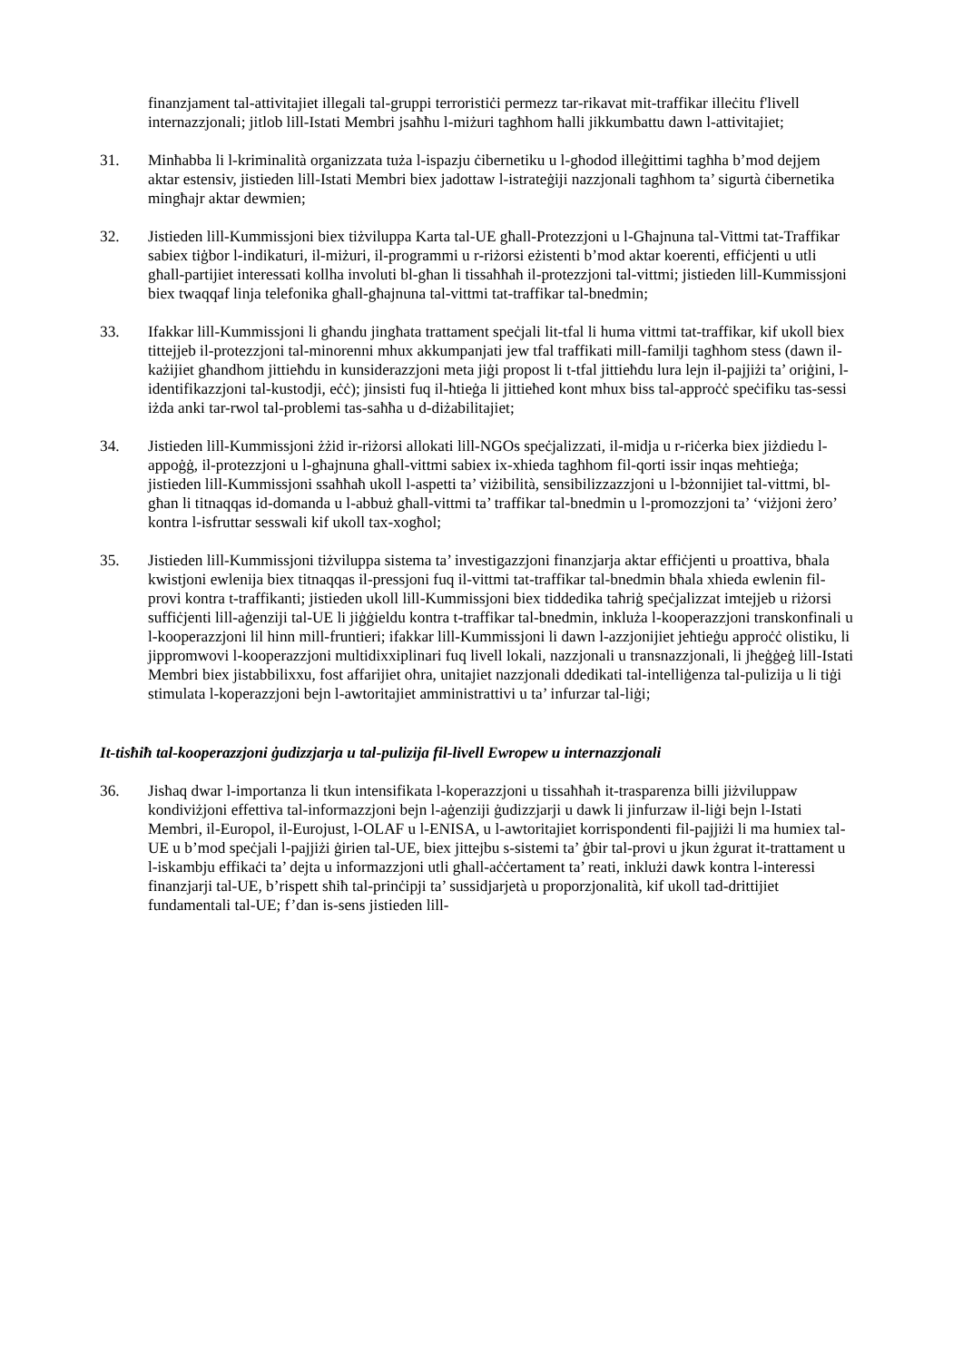finanzjament tal-attivitajiet illegali tal-gruppi terroristiċi permezz tar-rikavat mit-traffikar illeċitu f'livell internazzjonali; jitlob lill-Istati Membri jsaħħu l-miżuri tagħhom ħalli jikkumbattu dawn l-attivitajiet;
31. Minħabba li l-kriminalità organizzata tuża l-ispazju ċibernetiku u l-għodod illeġittimi tagħha b’mod dejjem aktar estensiv, jistieden lill-Istati Membri biex jadottaw l-istrateġiji nazzjonali tagħhom ta’ sigurtà ċibernetika mingħajr aktar dewmien;
32. Jistieden lill-Kummissjoni biex tiżviluppa Karta tal-UE għall-Protezzjoni u l-Għajnuna tal-Vittmi tat-Traffikar sabiex tiġbor l-indikaturi, il-miżuri, il-programmi u r-riżorsi eżistenti b’mod aktar koerenti, effiċjenti u utli għall-partijiet interessati kollha involuti bl-għan li tissaħħaħ il-protezzjoni tal-vittmi; jistieden lill-Kummissjoni biex twaqqaf linja telefonika għall-għajnuna tal-vittmi tat-traffikar tal-bnedmin;
33. Ifakkar lill-Kummissjoni li għandu jingħata trattament speċjali lit-tfal li huma vittmi tat-traffikar, kif ukoll biex tittejjeb il-protezzjoni tal-minorenni mhux akkumpanjati jew tfal traffikati mill-familji tagħhom stess (dawn il-każijiet għandhom jittieħdu in kunsiderazzjoni meta jiġi propost li t-tfal jittieħdu lura lejn il-pajjiżi ta’ oriġini, l-identifikazzjoni tal-kustodji, eċċ); jinsisti fuq il-ħtieġa li jittieħed kont mhux biss tal-approċċ speċifiku tas-sessi iżda anki tar-rwol tal-problemi tas-saħħa u d-diżabilitajiet;
34. Jistieden lill-Kummissjoni żżid ir-riżorsi allokati lill-NGOs speċjalizzati, il-midja u r-riċerka biex jiżdiedu l-appoġġ, il-protezzjoni u l-għajnuna għall-vittmi sabiex ix-xhieda tagħhom fil-qorti issir inqas meħtieġa; jistieden lill-Kummissjoni ssaħħaħ ukoll l-aspetti ta’ viżibilità, sensibilizzazzjoni u l-bżonnijiet tal-vittmi, bl-għan li titnaqqas id-domanda u l-abbuż għall-vittmi ta’ traffikar tal-bnedmin u l-promozzjoni ta’ ‘viżjoni żero’ kontra l-isfruttar sesswali kif ukoll tax-xogħol;
35. Jistieden lill-Kummissjoni tiżviluppa sistema ta’ investigazzjoni finanzjarja aktar effiċjenti u proattiva, bħala kwistjoni ewlenija biex titnaqqas il-pressjoni fuq il-vittmi tat-traffikar tal-bnedmin bħala xhieda ewlenin fil-provi kontra t-traffikanti; jistieden ukoll lill-Kummissjoni biex tiddedika taħriġ speċjalizzat imtejjeb u riżorsi suffiċjenti lill-aġenziji tal-UE li jiġġieldu kontra t-traffikar tal-bnedmin, inkluża l-kooperazzjoni transkonfinali u l-kooperazzjoni lil hinn mill-fruntieri; ifakkar lill-Kummissjoni li dawn l-azzjonijiet jeħtieġu approċċ olistiku, li jippromwovi l-kooperazzjoni multidixxiplinari fuq livell lokali, nazzjonali u transnazzjonali, li jħeġġeġ lill-Istati Membri biex jistabbilixxu, fost affarijiet oħra, unitajiet nazzjonali ddedikati tal-intelliġenza tal-pulizija u li tiġi stimulata l-koperazzjoni bejn l-awtoritajiet amministrattivi u ta’ infurzar tal-liġi;
It-tisħiħ tal-kooperazzjoni ġudizzjarja u tal-pulizija fil-livell Ewropew u internazzjonali
36. Jisħaq dwar l-importanza li tkun intensifikata l-koperazzjoni u tissaħħaħ it-trasparenza billi jiżviluppaw kondiviżjoni effettiva tal-informazzjoni bejn l-aġenziji ġudizzjarji u dawk li jinfurzaw il-liġi bejn l-Istati Membri, il-Europol, il-Eurojust, l-OLAF u l-ENISA, u l-awtoritajiet korrispondenti fil-pajjiżi li ma humiex tal-UE u b’mod speċjali l-pajjiżi ġirien tal-UE, biex jittejbu s-sistemi ta’ ġbir tal-provi u jkun żgurat it-trattament u l-iskambju effikaċi ta’ dejta u informazzjoni utli għall-aċċertament ta’ reati, inklużi dawk kontra l-interessi finanzjarji tal-UE, b’rispett sħiħ tal-prinċipji ta’ sussidjarjetà u proporzjonalità, kif ukoll tad-drittijiet fundamentali tal-UE; f’dan is-sens jistieden lill-